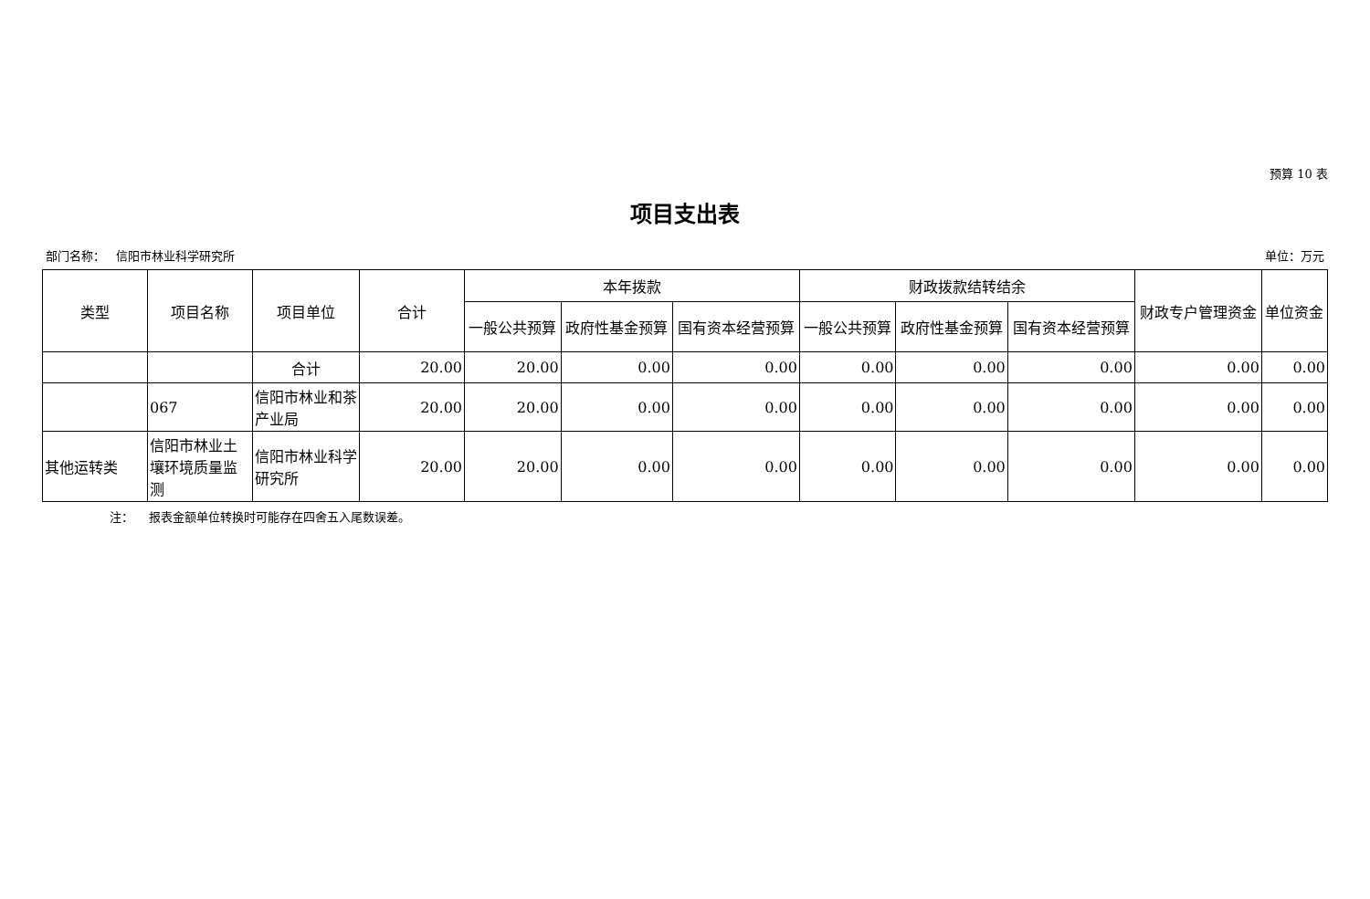预算 10 表
项目支出表
部门名称： 信阳市林业科学研究所 单位：万元
| 类型 | 项目名称 | 项目单位 | 合计 | 本年拨款 | | | 财政拨款结转结余 | | | 财政专户管理资金 | 单位资金 |
| --- | --- | --- | --- | --- | --- | --- | --- | --- | --- | --- | --- |
| | | | | 一般公共预算 | 政府性基金预算 | 国有资本经营预算 | 一般公共预算 | 政府性基金预算 | 国有资本经营预算 | | |
| | | 合计 | 20.00 | 20.00 | 0.00 | 0.00 | 0.00 | 0.00 | 0.00 | 0.00 | 0.00 |
| | 067 | 信阳市林业和茶产业局 | 20.00 | 20.00 | 0.00 | 0.00 | 0.00 | 0.00 | 0.00 | 0.00 | 0.00 |
| 其他运转类 | 信阳市林业土壤环境质量监测 | 信阳市林业科学研究所 | 20.00 | 20.00 | 0.00 | 0.00 | 0.00 | 0.00 | 0.00 | 0.00 | 0.00 |
注： 报表金额单位转换时可能存在四舍五入尾数误差。